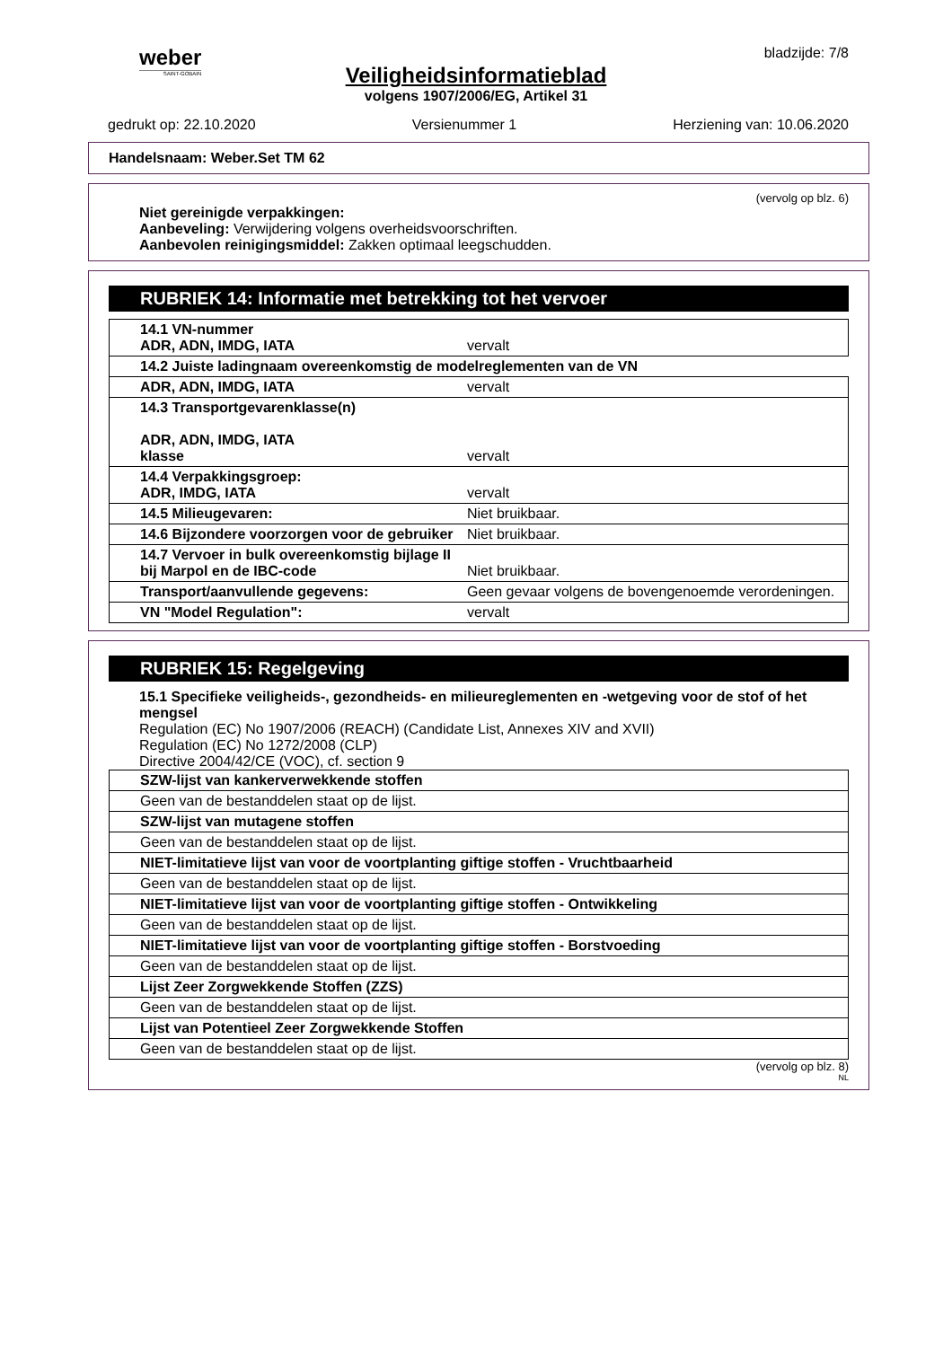weber
SAINT-GOBAIN
bladzijde: 7/8
Veiligheidsinformatieblad
volgens 1907/2006/EG, Artikel 31
gedrukt op: 22.10.2020 Versienummer 1 Herziening van: 10.06.2020
Handelsnaam: Weber.Set TM 62
(vervolg op blz. 6)
Niet gereinigde verpakkingen:
Aanbeveling: Verwijdering volgens overheidsvoorschriften.
Aanbevolen reinigingsmiddel: Zakken optimaal leegschudden.
RUBRIEK 14: Informatie met betrekking tot het vervoer
| 14.1 VN-nummer ADR, ADN, IMDG, IATA | vervalt |
| 14.2 Juiste ladingnaam overeenkomstig de modelreglementen van de VN | |
| ADR, ADN, IMDG, IATA | vervalt |
| 14.3 Transportgevarenklasse(n) ADR, ADN, IMDG, IATA klasse | vervalt |
| 14.4 Verpakkingsgroep: ADR, IMDG, IATA | vervalt |
| 14.5 Milieugevaren: | Niet bruikbaar. |
| 14.6 Bijzondere voorzorgen voor de gebruiker | Niet bruikbaar. |
| 14.7 Vervoer in bulk overeenkomstig bijlage II bij Marpol en de IBC-code | Niet bruikbaar. |
| Transport/aanvullende gegevens: | Geen gevaar volgens de bovengenoemde verordeningen. |
| VN "Model Regulation": | vervalt |
RUBRIEK 15: Regelgeving
15.1 Specifieke veiligheids-, gezondheids- en milieureglementen en -wetgeving voor de stof of het mengsel
Regulation (EC) No 1907/2006 (REACH) (Candidate List, Annexes XIV and XVII)
Regulation (EC) No 1272/2008 (CLP)
Directive 2004/42/CE (VOC), cf. section 9
| SZW-lijst van kankerverwekkende stoffen |
| Geen van de bestanddelen staat op de lijst. |
| SZW-lijst van mutagene stoffen |
| Geen van de bestanddelen staat op de lijst. |
| NIET-limitatieve lijst van voor de voortplanting giftige stoffen - Vruchtbaarheid |
| Geen van de bestanddelen staat op de lijst. |
| NIET-limitatieve lijst van voor de voortplanting giftige stoffen - Ontwikkeling |
| Geen van de bestanddelen staat op de lijst. |
| NIET-limitatieve lijst van voor de voortplanting giftige stoffen - Borstvoeding |
| Geen van de bestanddelen staat op de lijst. |
| Lijst Zeer Zorgwekkende Stoffen (ZZS) |
| Geen van de bestanddelen staat op de lijst. |
| Lijst van Potentieel Zeer Zorgwekkende Stoffen |
| Geen van de bestanddelen staat op de lijst. |
(vervolg op blz. 8)
NL